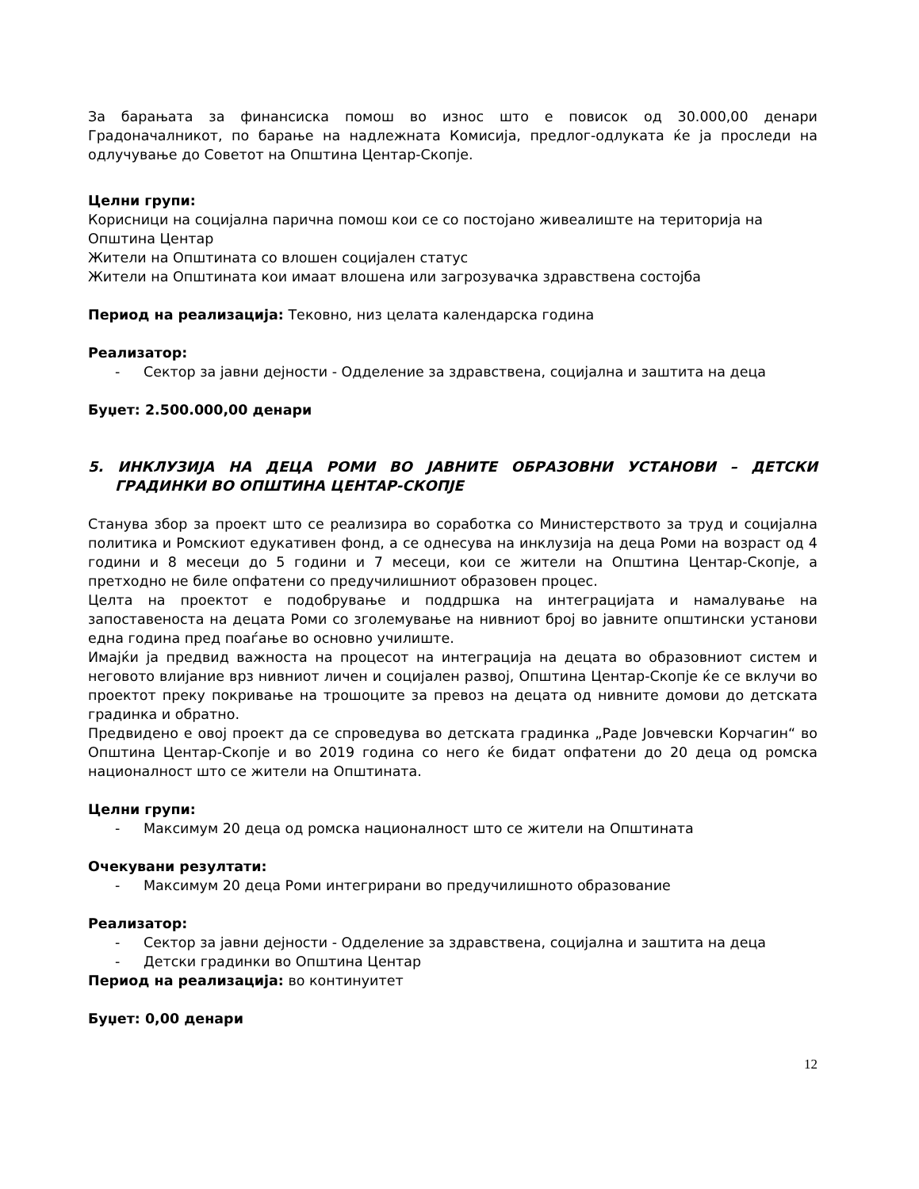За барањата за финансиска помош во износ што е повисок од 30.000,00 денари Градоначалникот, по барање на надлежната Комисија, предлог-одлуката ќе ја проследи на одлучување до Советот на Општина Центар-Скопје.
Целни групи:
Корисници на социјална парична помош кои се со постојано живеалиште на територија на Општина Центар
Жители на Општината со влошен социјален статус
Жители на Општината кои имаат влошена или загрозувачка здравствена состојба
Период на реализација: Тековно, низ целата календарска година
Реализатор:
- Сектор за јавни дејности - Одделение за здравствена, социјална и заштита на деца
Буџет: 2.500.000,00 денари
5. ИНКЛУЗИЈА НА ДЕЦА РОМИ ВО ЈАВНИТЕ ОБРАЗОВНИ УСТАНОВИ – ДЕТСКИ ГРАДИНКИ ВО ОПШТИНА ЦЕНТАР-СКОПЈЕ
Станува збор за проект што се реализира во соработка со Министерството за труд и социјална политика и Ромскиот едукативен фонд, а се однесува на инклузија на деца Роми на возраст од 4 години и 8 месеци до 5 години и 7 месеци, кои се жители на Општина Центар-Скопје, а претходно не биле опфатени со предучилишниот образовен процес.
Целта на проектот е подобрување и поддршка на интеграцијата и намалување на запоставеноста на децата Роми со зголемување на нивниот број во јавните општински установи една година пред поаѓање во основно училиште.
Имајќи ја предвид важноста на процесот на интеграција на децата во образовниот систем и неговото влијание врз нивниот личен и социјален развој, Општина Центар-Скопје ќе се вклучи во проектот преку покривање на трошоците за превоз на децата од нивните домови до детската градинка и обратно.
Предвидено е овој проект да се спроведува во детската градинка „Раде Јовчевски Корчагин“ во Општина Центар-Скопје и во 2019 година со него ќе бидат опфатени до 20 деца од ромска националност што се жители на Општината.
Целни групи:
- Максимум 20 деца од ромска националност што се жители на Општината
Очекувани резултати:
- Максимум 20 деца Роми интегрирани во предучилишното образование
Реализатор:
- Сектор за јавни дејности - Одделение за здравствена, социјална и заштита на деца
- Детски градинки во Општина Центар
Период на реализација: во континуитет
Буџет: 0,00 денари
12